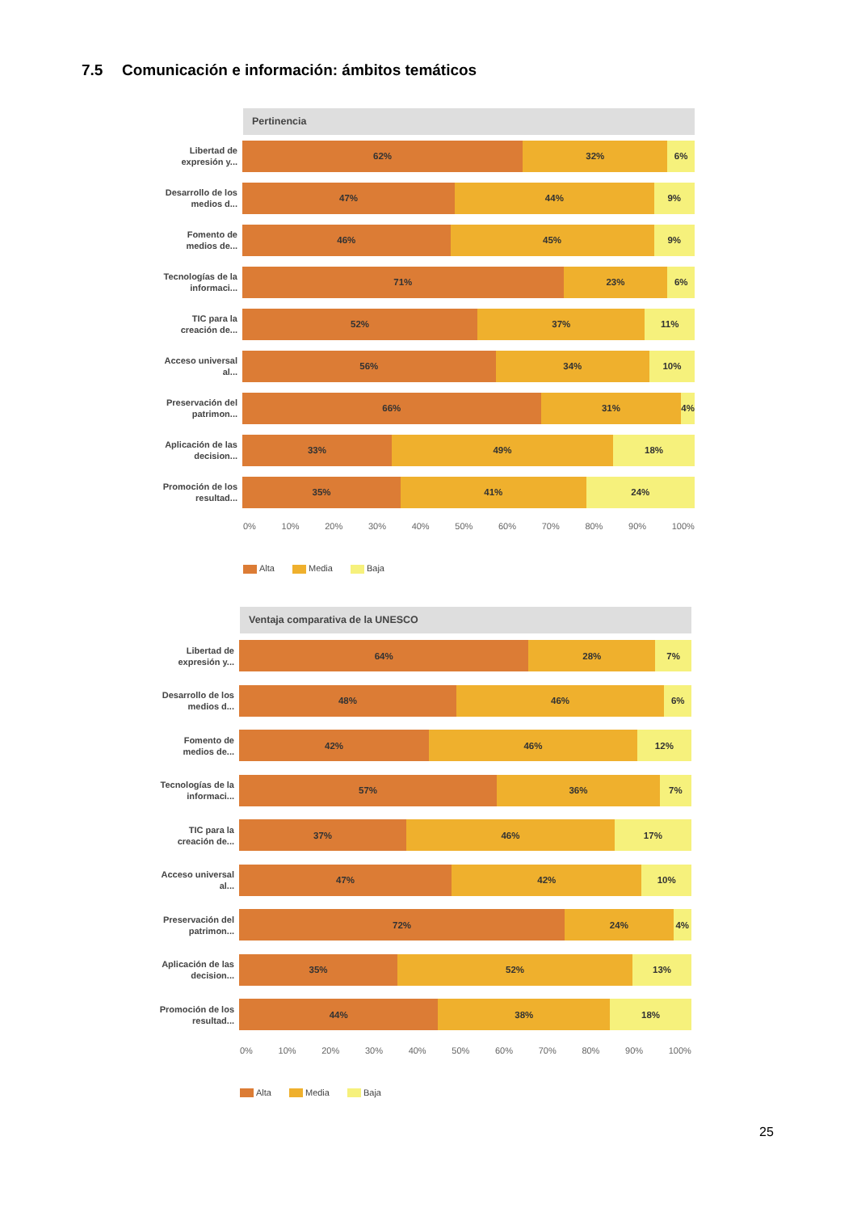7.5 Comunicación e información: ámbitos temáticos
Pertinencia
Libertad de expresión y...
62% 32% 6%
Desarrollo de los medios d...
47% 44% 9%
Fomento de medios de...
46% 45% 9%
Tecnologías de la informaci...
71% 23% 6%
TIC para la creación de...
52% 37% 11%
Acceso universal al...
56% 34% 10%
Preservación del patrimon...
66% 31% 4%
Aplicación de las decision...
33% 49% 18%
Promoción de los resultad...
35% 41% 24%
0% 10% 20% 30% 40% 50% 60% 70% 80% 90% 100%
Alta Media Baja
Ventaja comparativa de la UNESCO
Libertad de expresión y...
64% 28% 7%
Desarrollo de los medios d...
48% 46% 6%
Fomento de medios de...
42% 46% 12%
Tecnologías de la informaci...
57% 36% 7%
TIC para la creación de...
37% 46% 17%
Acceso universal al...
47% 42% 10%
Preservación del patrimon...
72% 24% 4%
Aplicación de las decision...
35% 52% 13%
Promoción de los resultad...
44% 38% 18%
0% 10% 20% 30% 40% 50% 60% 70% 80% 90% 100%
Alta Media Baja
25